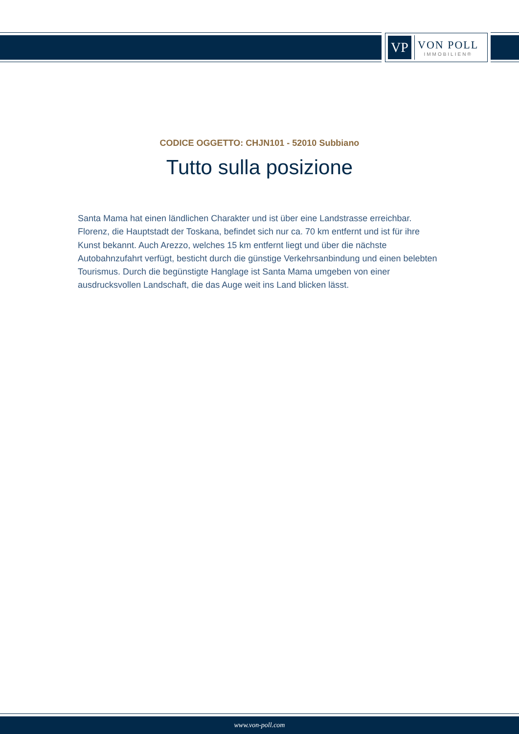VP
VON POLL
IMMOBILIEN®
CODICE OGGETTO: CHJN101 - 52010 Subbiano
Tutto sulla posizione
Santa Mama hat einen ländlichen Charakter und ist über eine Landstrasse erreichbar. Florenz, die Hauptstadt der Toskana, befindet sich nur ca. 70 km entfernt und ist für ihre Kunst bekannt. Auch Arezzo, welches 15 km entfernt liegt und über die nächste Autobahnzufahrt verfügt, besticht durch die günstige Verkehrsanbindung und einen belebten Tourismus. Durch die begünstigte Hanglage ist Santa Mama umgeben von einer ausdrucksvollen Landschaft, die das Auge weit ins Land blicken lässt.
www.von-poll.com